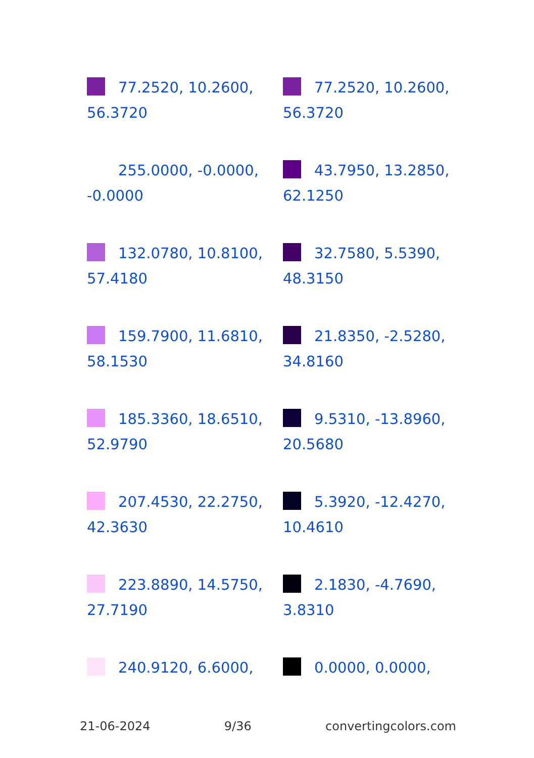77.2520, 10.2600, 56.3720
77.2520, 10.2600, 56.3720
255.0000, -0.0000, -0.0000
43.7950, 13.2850, 62.1250
132.0780, 10.8100, 57.4180
32.7580, 5.5390, 48.3150
159.7900, 11.6810, 58.1530
21.8350, -2.5280, 34.8160
185.3360, 18.6510, 52.9790
9.5310, -13.8960, 20.5680
207.4530, 22.2750, 42.3630
5.3920, -12.4270, 10.4610
223.8890, 14.5750, 27.7190
2.1830, -4.7690, 3.8310
240.9120, 6.6000,
0.0000, 0.0000,
21-06-2024 9/36 convertingcolors.com